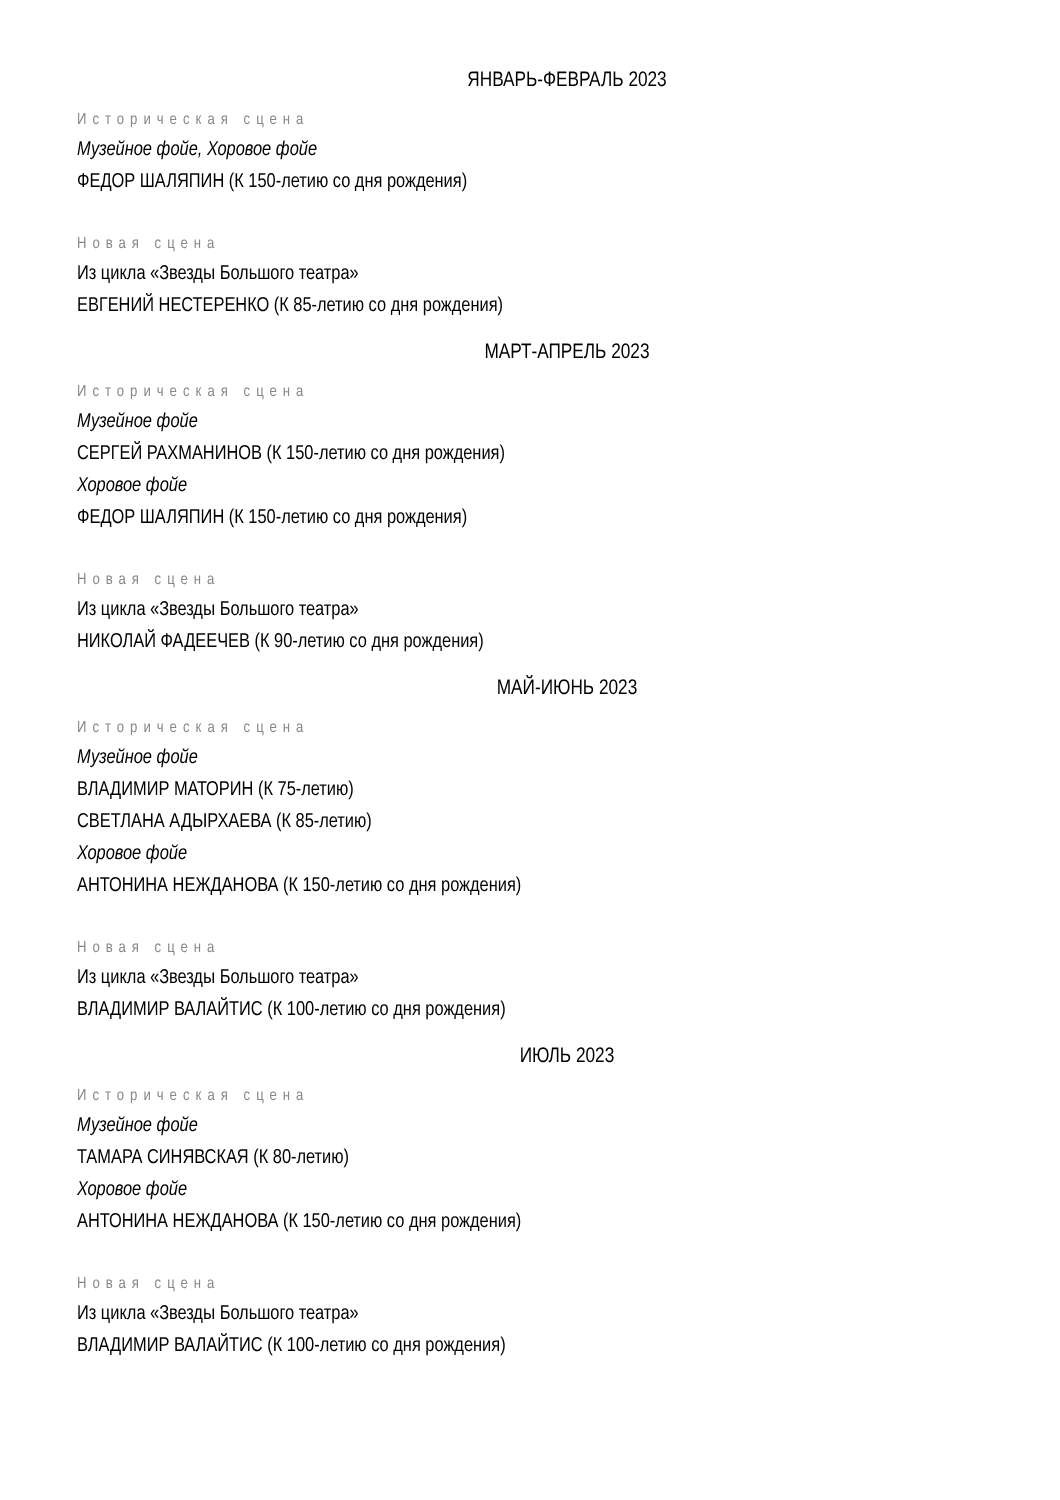ЯНВАРЬ-ФЕВРАЛЬ 2023
Историческая сцена
Музейное фойе, Хоровое фойе
ФЕДОР ШАЛЯПИН (К 150-летию со дня рождения)
Новая сцена
Из цикла «Звезды Большого театра»
ЕВГЕНИЙ НЕСТЕРЕНКО (К 85-летию со дня рождения)
МАРТ-АПРЕЛЬ 2023
Историческая сцена
Музейное фойе
СЕРГЕЙ РАХМАНИНОВ (К 150-летию со дня рождения)
Хоровое фойе
ФЕДОР ШАЛЯПИН (К 150-летию со дня рождения)
Новая сцена
Из цикла «Звезды Большого театра»
НИКОЛАЙ ФАДЕЕЧЕВ (К 90-летию со дня рождения)
МАЙ-ИЮНЬ 2023
Историческая сцена
Музейное фойе
ВЛАДИМИР МАТОРИН (К 75-летию)
СВЕТЛАНА АДЫРХАЕВА (К 85-летию)
Хоровое фойе
АНТОНИНА НЕЖДАНОВА (К 150-летию со дня рождения)
Новая сцена
Из цикла «Звезды Большого театра»
ВЛАДИМИР ВАЛАЙТИС (К 100-летию со дня рождения)
ИЮЛЬ 2023
Историческая сцена
Музейное фойе
ТАМАРА СИНЯВСКАЯ (К 80-летию)
Хоровое фойе
АНТОНИНА НЕЖДАНОВА (К 150-летию со дня рождения)
Новая сцена
Из цикла «Звезды Большого театра»
ВЛАДИМИР ВАЛАЙТИС (К 100-летию со дня рождения)